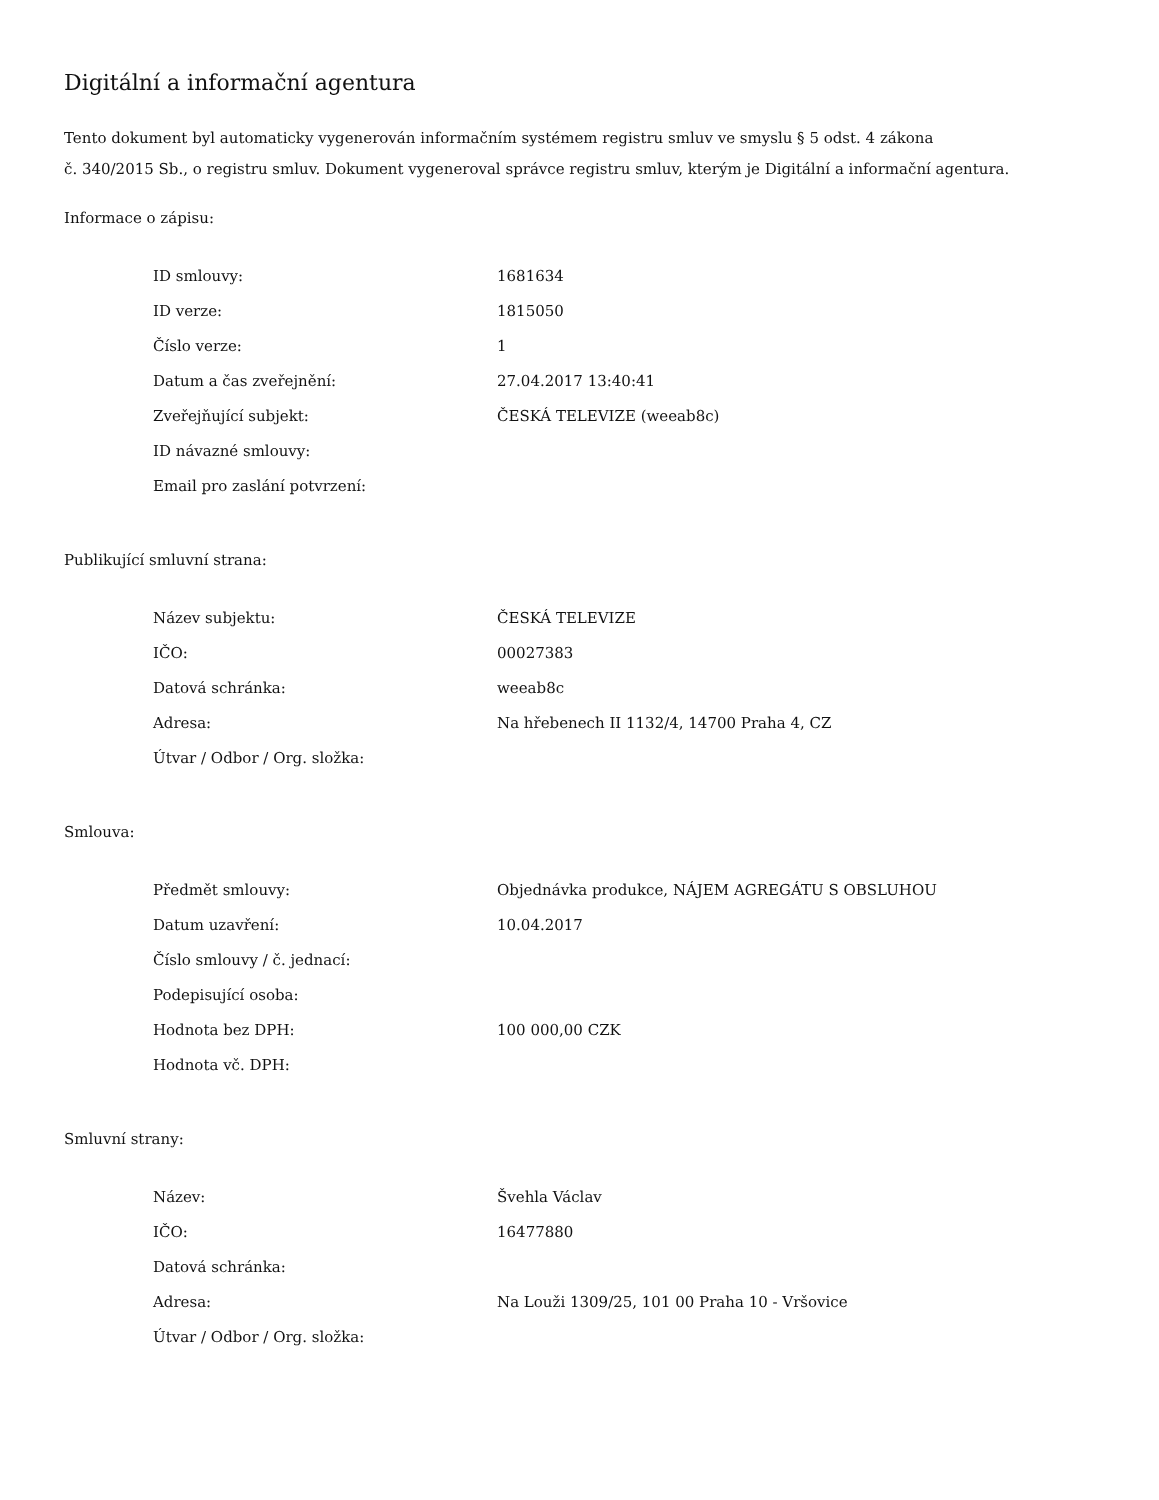Digitální a informační agentura
Tento dokument byl automaticky vygenerován informačním systémem registru smluv ve smyslu § 5 odst. 4 zákona
č. 340/2015 Sb., o registru smluv. Dokument vygeneroval správce registru smluv, kterým je Digitální a informační agentura.
Informace o zápisu:
| ID smlouvy: | 1681634 |
| ID verze: | 1815050 |
| Číslo verze: | 1 |
| Datum a čas zveřejnění: | 27.04.2017 13:40:41 |
| Zveřejňující subjekt: | ČESKÁ TELEVIZE (weeab8c) |
| ID návazné smlouvy: | |
| Email pro zaslání potvrzení: | |
Publikující smluvní strana:
| Název subjektu: | ČESKÁ TELEVIZE |
| IČO: | 00027383 |
| Datová schránka: | weeab8c |
| Adresa: | Na hřebenech II 1132/4, 14700 Praha 4, CZ |
| Útvar / Odbor / Org. složka: | |
Smlouva:
| Předmět smlouvy: | Objednávka produkce, NÁJEM AGREGÁTU S OBSLUHOU |
| Datum uzavření: | 10.04.2017 |
| Číslo smlouvy / č. jednací: | |
| Podepisující osoba: | |
| Hodnota bez DPH: | 100 000,00 CZK |
| Hodnota vč. DPH: | |
Smluvní strany:
| Název: | Švehla Václav |
| IČO: | 16477880 |
| Datová schránka: | |
| Adresa: | Na Louži 1309/25, 101 00 Praha 10 - Vršovice |
| Útvar / Odbor / Org. složka: | |